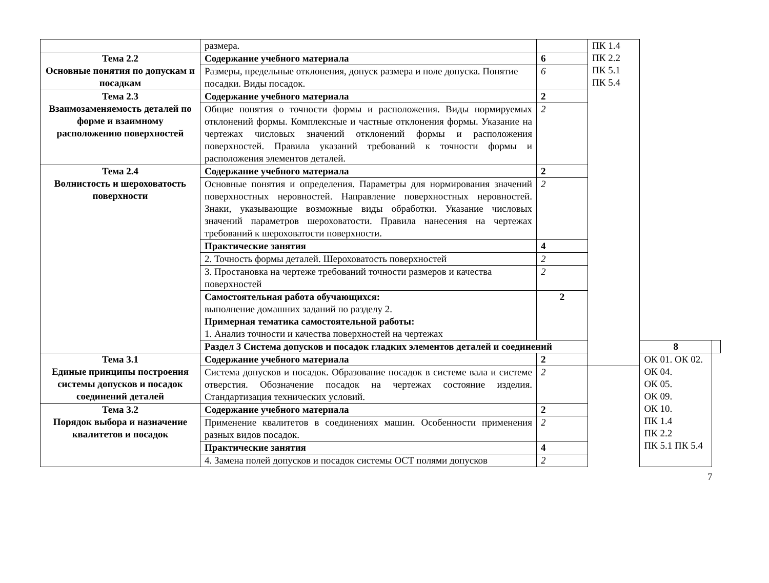| | размера. | | ПК 1.4 ПК 2.2 ПК 5.1 ПК 5.4 | | |
| Тема 2.2 Основные понятия по допускам и посадкам | Содержание учебного материала | 6 | | | |
| | Размеры, предельные отклонения, допуск размера и поле допуска. Понятие посадки. Виды посадок. | 6 | | | |
| Тема 2.3 Взаимозаменяемость деталей по форме и взаимному расположению поверхностей | Содержание учебного материала | 2 | | | |
| | Общие понятия о точности формы и расположения. Виды нормируемых отклонений формы. Комплексные и частные отклонения формы. Указание на чертежах числовых значений отклонений формы и расположения поверхностей. Правила указаний требований к точности формы и расположения элементов деталей. | 2 | | | |
| Тема 2.4 Волнистость и шероховатость поверхности | Содержание учебного материала | 2 | | | |
| | Основные понятия и определения. Параметры для нормирования значений поверхностных неровностей. Направление поверхностных неровностей. Знаки, указывающие возможные виды обработки. Указание числовых значений параметров шероховатости. Правила нанесения на чертежах требований к шероховатости поверхности. | 2 | | | |
| | Практические занятия | 4 | | | |
| | 2. Точность формы деталей. Шероховатость поверхностей | 2 | | | |
| | 3. Простановка на чертеже требований точности размеров и качества поверхностей | 2 | | | |
| | Самостоятельная работа обучающихся: выполнение домашних заданий по разделу 2. Примерная тематика самостоятельной работы: 1. Анализ точности и качества поверхностей на чертежах | 2 | | | |
| | Раздел 3 Система допусков и посадок гладких элементов деталей и соединений | | | 8 | |
| Тема 3.1 Единые принципы построения системы допусков и посадок соединений деталей | Содержание учебного материала | 2 | | ОК 01. ОК 02. ОК 04. ОК 05. ОК 09. ОК 10. ПК 1.4 ПК 2.2 ПК 5.1 ПК 5.4 | |
| | Система допусков и посадок. Образование посадок в системе вала и системе отверстия. Обозначение посадок на чертежах состояние изделия. Стандартизация технических условий. | 2 | | | |
| Тема 3.2 Порядок выбора и назначение квалитетов и посадок | Содержание учебного материала | 2 | | | |
| | Применение квалитетов в соединениях машин. Особенности применения разных видов посадок. | 2 | | | |
| | Практические занятия | 4 | | | |
| | 4. Замена полей допусков и посадок системы ОСТ полями допусков | 2 | | | |
7